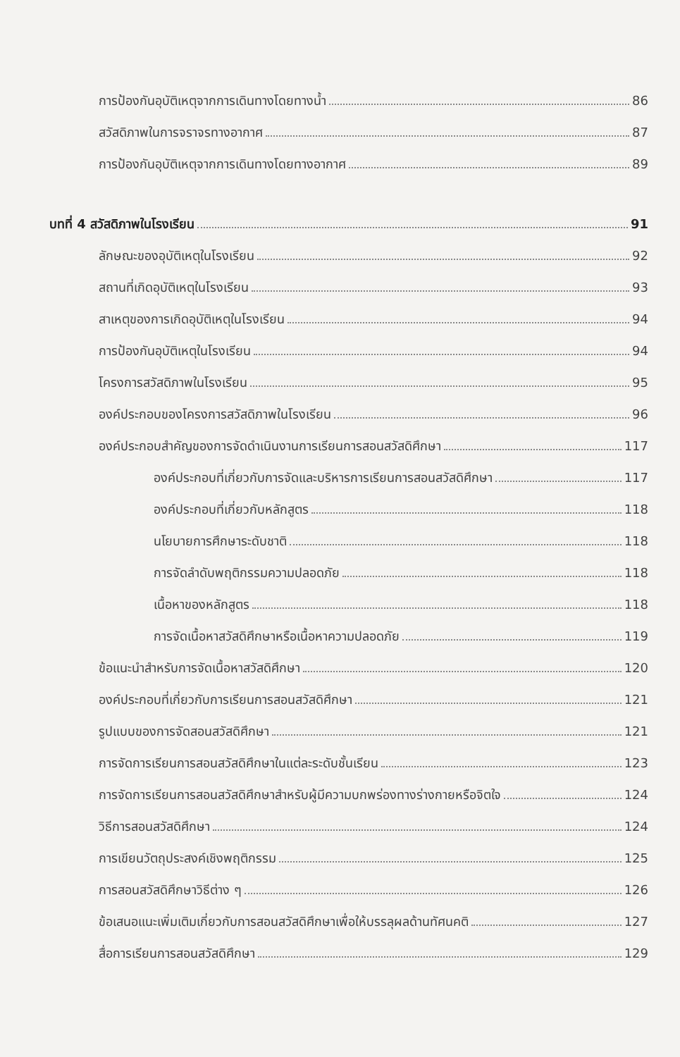การป้องกันอุบัติเหตุจากการเดินทางโดยทางน้ำ 86
สวัสดิภาพในการจราจรทางอากาศ 87
การป้องกันอุบัติเหตุจากการเดินทางโดยทางอากาศ 89
บทที่ 4 สวัสดิภาพในโรงเรียน 91
ลักษณะของอุบัติเหตุในโรงเรียน 92
สถานที่เกิดอุบัติเหตุในโรงเรียน 93
สาเหตุของการเกิดอุบัติเหตุในโรงเรียน 94
การป้องกันอุบัติเหตุในโรงเรียน 94
โครงการสวัสดิภาพในโรงเรียน 95
องค์ประกอบของโครงการสวัสดิภาพในโรงเรียน 96
องค์ประกอบสำคัญของการจัดดำเนินงานการเรียนการสอนสวัสดิศึกษา 117
องค์ประกอบที่เกี่ยวกับการจัดและบริหารการเรียนการสอนสวัสดิศึกษา 117
องค์ประกอบที่เกี่ยวกับหลักสูตร 118
นโยบายการศึกษาระดับชาติ 118
การจัดลำดับพฤติกรรมความปลอดภัย 118
เนื้อหาของหลักสูตร 118
การจัดเนื้อหาสวัสดิศึกษาหรือเนื้อหาความปลอดภัย 119
ข้อแนะนำสำหรับการจัดเนื้อหาสวัสดิศึกษา 120
องค์ประกอบที่เกี่ยวกับการเรียนการสอนสวัสดิศึกษา 121
รูปแบบของการจัดสอนสวัสดิศึกษา 121
การจัดการเรียนการสอนสวัสดิศึกษาในแต่ละระดับชั้นเรียน 123
การจัดการเรียนการสอนสวัสดิศึกษาสำหรับผู้มีความบกพร่องทางร่างกายหรือจิตใจ 124
วิธีการสอนสวัสดิศึกษา 124
การเขียนวัตถุประสงค์เชิงพฤติกรรม 125
การสอนสวัสดิศึกษาวิธีต่าง ๆ 126
ข้อเสนอแนะเพิ่มเติมเกี่ยวกับการสอนสวัสดิศึกษาเพื่อให้บรรลุผลด้านทัศนคติ 127
สื่อการเรียนการสอนสวัสดิศึกษา 129